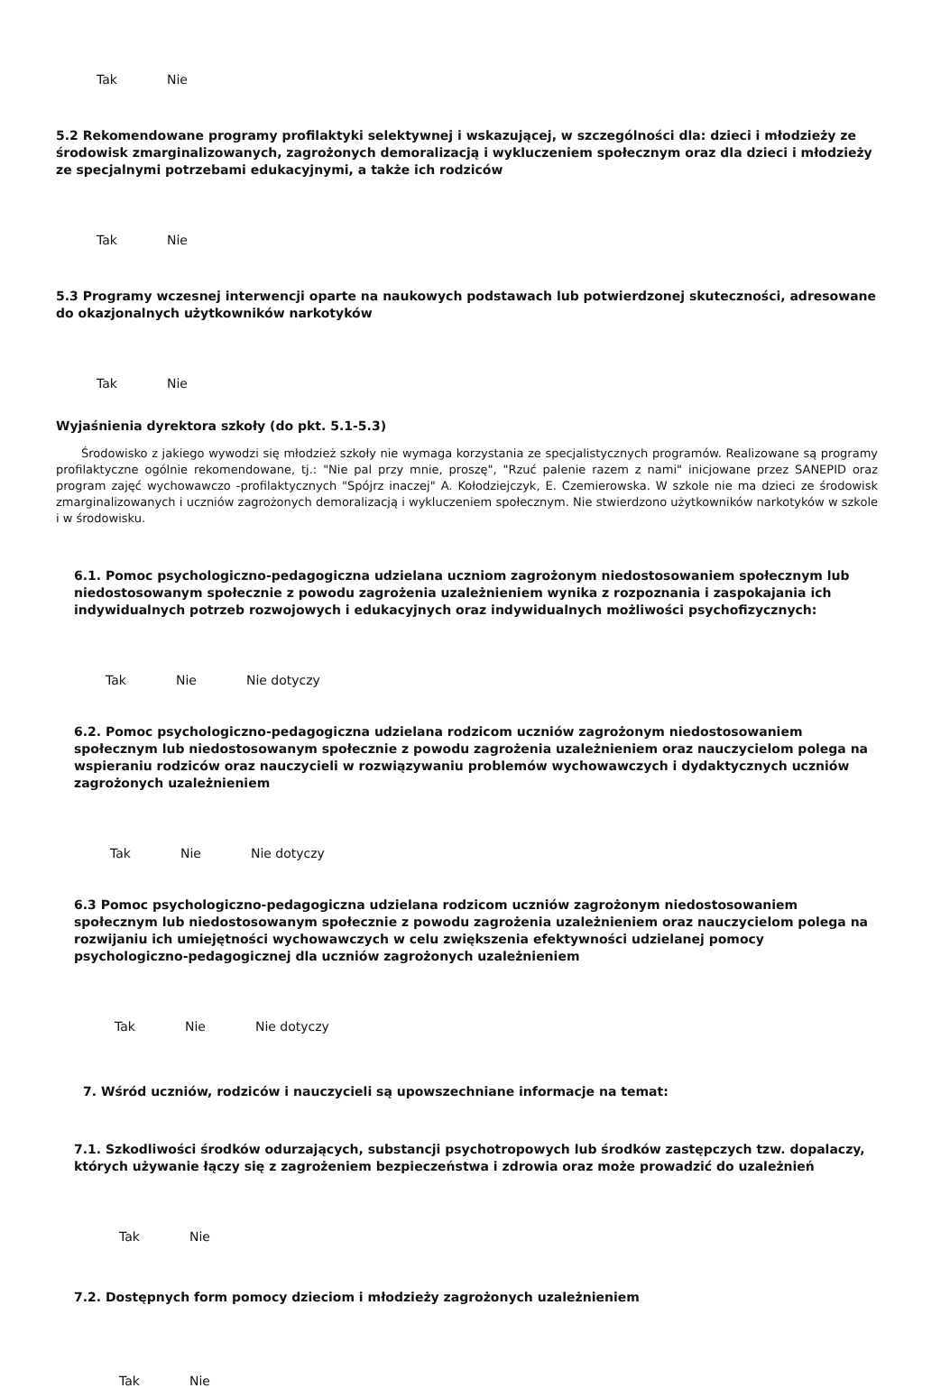Tak Nie
5.2 Rekomendowane programy profilaktyki selektywnej i wskazującej, w szczególności dla: dzieci i młodzieży ze środowisk zmarginalizowanych, zagrożonych demoralizacją i wykluczeniem społecznym oraz dla dzieci i młodzieży ze specjalnymi potrzebami edukacyjnymi, a także ich rodziców
Tak Nie
5.3 Programy wczesnej interwencji oparte na naukowych podstawach lub potwierdzonej skuteczności, adresowane do okazjonalnych użytkowników narkotyków
Tak Nie
Wyjaśnienia dyrektora szkoły (do pkt. 5.1-5.3)
Środowisko z jakiego wywodzi się młodzież szkoły nie wymaga korzystania ze specjalistycznych programów. Realizowane są programy profilaktyczne ogólnie rekomendowane, tj.: "Nie pal przy mnie, proszę", "Rzuć palenie razem z nami" inicjowane przez SANEPID oraz program zajęć wychowawczo -profilaktycznych "Spójrz inaczej" A. Kołodziejczyk, E. Czemierowska. W szkole nie ma dzieci ze środowisk zmarginalizowanych i uczniów zagrożonych demoralizacją i wykluczeniem społecznym. Nie stwierdzono użytkowników narkotyków w szkole i w środowisku.
6.1. Pomoc psychologiczno-pedagogiczna udzielana uczniom zagrożonym niedostosowaniem społecznym lub niedostosowanym społecznie z powodu zagrożenia uzależnieniem wynika z rozpoznania i zaspokajania ich indywidualnych potrzeb rozwojowych i edukacyjnych oraz indywidualnych możliwości psychofizycznych:
Tak Nie Nie dotyczy
6.2. Pomoc psychologiczno-pedagogiczna udzielana rodzicom uczniów zagrożonym niedostosowaniem społecznym lub niedostosowanym społecznie z powodu zagrożenia uzależnieniem oraz nauczycielom polega na wspieraniu rodziców oraz nauczycieli w rozwiązywaniu problemów wychowawczych i dydaktycznych uczniów zagrożonych uzależnieniem
Tak Nie Nie dotyczy
6.3 Pomoc psychologiczno-pedagogiczna udzielana rodzicom uczniów zagrożonym niedostosowaniem społecznym lub niedostosowanym społecznie z powodu zagrożenia uzależnieniem oraz nauczycielom polega na rozwijaniu ich umiejętności wychowawczych w celu zwiększenia efektywności udzielanej pomocy psychologiczno-pedagogicznej dla uczniów zagrożonych uzależnieniem
Tak Nie Nie dotyczy
7. Wśród uczniów, rodziców i nauczycieli są upowszechniane informacje na temat:
7.1. Szkodliwości środków odurzających, substancji psychotropowych lub środków zastępczych tzw. dopalaczy, których używanie łączy się z zagrożeniem bezpieczeństwa i zdrowia oraz może prowadzić do uzależnień
Tak Nie
7.2. Dostępnych form pomocy dzieciom i młodzieży zagrożonych uzależnieniem
Tak Nie